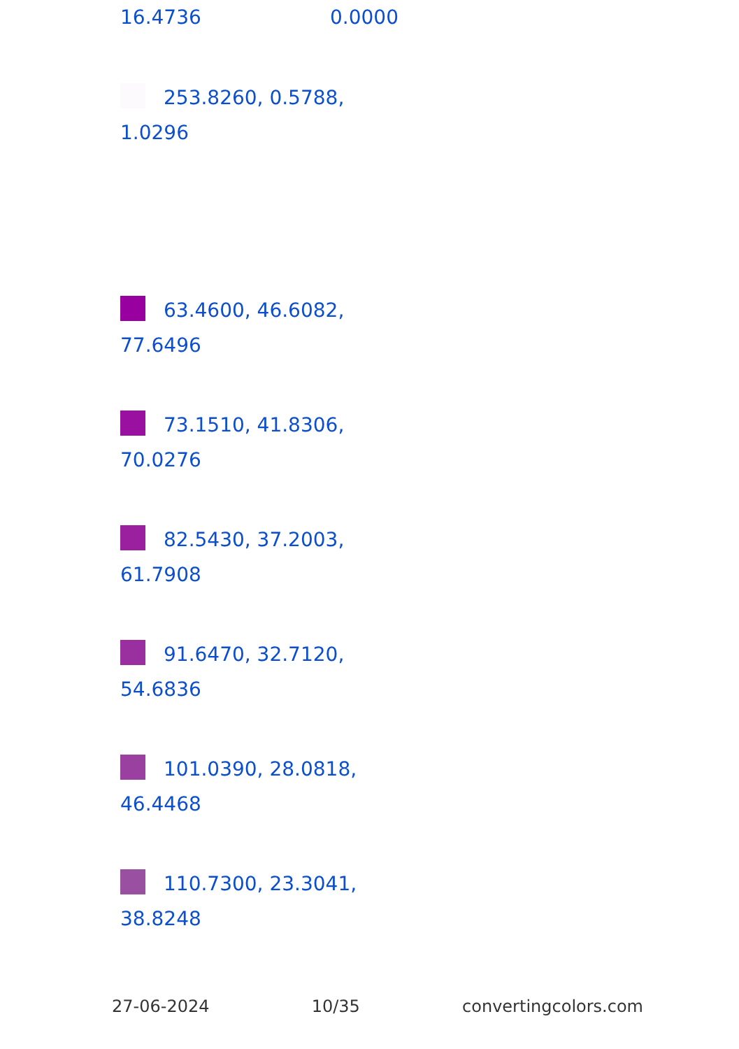16.4736 0.0000
253.8260, 0.5788, 1.0296
63.4600, 46.6082, 77.6496
73.1510, 41.8306, 70.0276
82.5430, 37.2003, 61.7908
91.6470, 32.7120, 54.6836
101.0390, 28.0818, 46.4468
110.7300, 23.3041, 38.8248
27-06-2024 10/35 convertingcolors.com